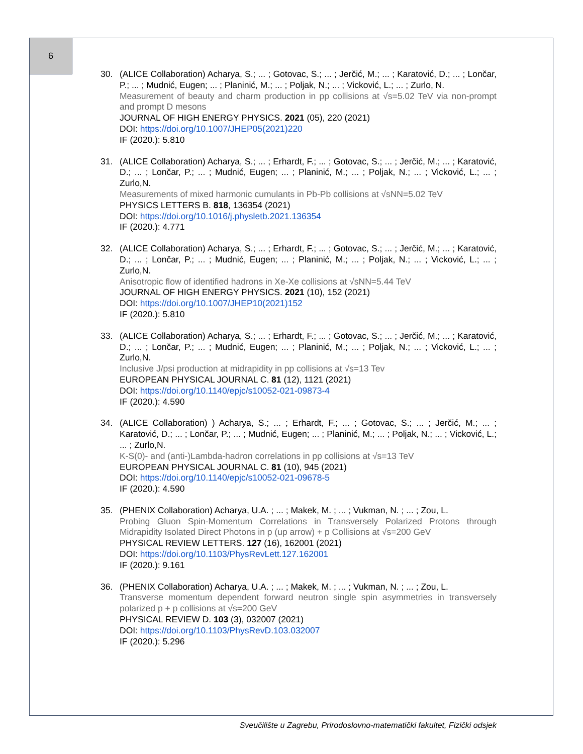6
30. (ALICE Collaboration) Acharya, S.; ... ; Gotovac, S.; ... ; Jerčić, M.; ... ; Karatović, D.; ... ; Lončar, P.; ... ; Mudnić, Eugen; ... ; Planinić, M.; ... ; Poljak, N.; ... ; Vicković, L.; ... ; Zurlo, N.
Measurement of beauty and charm production in pp collisions at √s=5.02 TeV via non-prompt and prompt D mesons
JOURNAL OF HIGH ENERGY PHYSICS. 2021 (05), 220 (2021)
DOI: https://doi.org/10.1007/JHEP05(2021)220
IF (2020.): 5.810
31. (ALICE Collaboration) Acharya, S.; ... ; Erhardt, F.; ... ; Gotovac, S.; ... ; Jerčić, M.; ... ; Karatović, D.; ... ; Lončar, P.; ... ; Mudnić, Eugen; ... ; Planinić, M.; ... ; Poljak, N.; ... ; Vicković, L.; ... ; Zurlo,N.
Measurements of mixed harmonic cumulants in Pb-Pb collisions at √sNN=5.02 TeV
PHYSICS LETTERS B. 818, 136354 (2021)
DOI: https://doi.org/10.1016/j.physletb.2021.136354
IF (2020.): 4.771
32. (ALICE Collaboration) Acharya, S.; ... ; Erhardt, F.; ... ; Gotovac, S.; ... ; Jerčić, M.; ... ; Karatović, D.; ... ; Lončar, P.; ... ; Mudnić, Eugen; ... ; Planinić, M.; ... ; Poljak, N.; ... ; Vicković, L.; ... ; Zurlo,N.
Anisotropic flow of identified hadrons in Xe-Xe collisions at √sNN=5.44 TeV
JOURNAL OF HIGH ENERGY PHYSICS. 2021 (10), 152 (2021)
DOI: https://doi.org/10.1007/JHEP10(2021)152
IF (2020.): 5.810
33. (ALICE Collaboration) Acharya, S.; ... ; Erhardt, F.; ... ; Gotovac, S.; ... ; Jerčić, M.; ... ; Karatović, D.; ... ; Lončar, P.; ... ; Mudnić, Eugen; ... ; Planinić, M.; ... ; Poljak, N.; ... ; Vicković, L.; ... ; Zurlo,N.
Inclusive J/psi production at midrapidity in pp collisions at √s=13 Tev
EUROPEAN PHYSICAL JOURNAL C. 81 (12), 1121 (2021)
DOI: https://doi.org/10.1140/epjc/s10052-021-09873-4
IF (2020.): 4.590
34. (ALICE Collaboration) ) Acharya, S.; ... ; Erhardt, F.; ... ; Gotovac, S.; ... ; Jerčić, M.; ... ; Karatović, D.; ... ; Lončar, P.; ... ; Mudnić, Eugen; ... ; Planinić, M.; ... ; Poljak, N.; ... ; Vicković, L.; ... ; Zurlo,N.
K-S(0)- and (anti-)Lambda-hadron correlations in pp collisions at √s=13 TeV
EUROPEAN PHYSICAL JOURNAL C. 81 (10), 945 (2021)
DOI: https://doi.org/10.1140/epjc/s10052-021-09678-5
IF (2020.): 4.590
35. (PHENIX Collaboration) Acharya, U.A. ; ... ; Makek, M. ; ... ; Vukman, N. ; ... ; Zou, L.
Probing Gluon Spin-Momentum Correlations in Transversely Polarized Protons through Midrapidity Isolated Direct Photons in p (up arrow) + p Collisions at √s=200 GeV
PHYSICAL REVIEW LETTERS. 127 (16), 162001 (2021)
DOI: https://doi.org/10.1103/PhysRevLett.127.162001
IF (2020.): 9.161
36. (PHENIX Collaboration) Acharya, U.A. ; ... ; Makek, M. ; ... ; Vukman, N. ; ... ; Zou, L.
Transverse momentum dependent forward neutron single spin asymmetries in transversely polarized p + p collisions at √s=200 GeV
PHYSICAL REVIEW D. 103 (3), 032007 (2021)
DOI: https://doi.org/10.1103/PhysRevD.103.032007
IF (2020.): 5.296
Sveučilište u Zagrebu, Prirodoslovno-matematički fakultet, Fizički odsjek